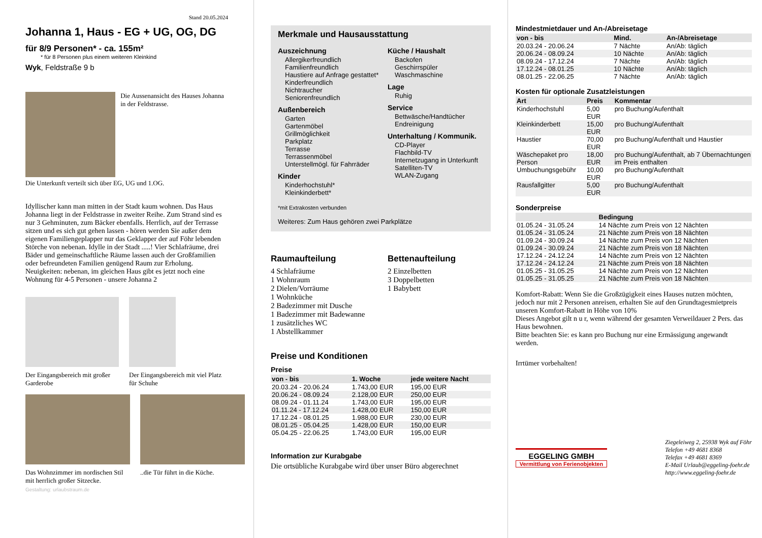Stand 20.05.2024
Johanna 1, Haus - EG + UG, OG, DG
für 8/9 Personen* - ca. 155m²
* für 8 Personen plus einem weiteren Kleinkind
Wyk, Feldstraße 9 b
Die Aussenansicht des Hauses Johanna in der Feldstrasse.
Die Unterkunft verteilt sich über EG, UG und 1.OG.
Idyllischer kann man mitten in der Stadt kaum wohnen. Das Haus Johanna liegt in der Feldstrasse in zweiter Reihe. Zum Strand sind es nur 3 Gehminuten, zum Bäcker ebenfalls. Herrlich, auf der Terrasse sitzen und es sich gut gehen lassen - hören werden Sie außer dem eigenen Familiengeplapper nur das Geklapper der auf Föhr lebenden Störche von nebenan. Idylle in der Stadt .....! Vier Schlafräume, drei Bäder und gemeinschaftliche Räume lassen auch der Großfamilien oder befreundeten Familien genügend Raum zur Erholung. Neuigkeiten: nebenan, im gleichen Haus gibt es jetzt noch eine Wohnung für 4-5 Personen - unsere Johanna 2
Der Eingangsbereich mit großer Garderobe
Der Eingangsbereich mit viel Platz für Schuhe
Das Wohnzimmer im nordischen Stil mit herrlich großer Sitzecke.
..die Tür führt in die Küche.
Gestaltung: urlaubstraum.de
Merkmale und Hausausstattung
Auszeichnung
Allergikerfreundlich
Familienfreundlich
Haustiere auf Anfrage gestattet*
Kinderfreundlich
Nichtraucher
Seniorenfreundlich
Außenbereich
Garten
Gartenmöbel
Grillmöglichkeit
Parkplatz
Terrasse
Terrassenmöbel
Unterstellmögl. für Fahrräder
Kinder
Kinderhochstuhl*
Kleinkinderbett*
Küche / Haushalt
Backofen
Geschirrspüler
Waschmaschine
Lage
Ruhig
Service
Bettwäsche/Handtücher
Endreinigung
Unterhaltung / Kommunik.
CD-Player
Flachbild-TV
Internetzugang in Unterkunft
Satelliten-TV
WLAN-Zugang
*mit Extrakosten verbunden
Weiteres: Zum Haus gehören zwei Parkplätze
Raumaufteilung
4 Schlafräume
1 Wohnraum
2 Dielen/Vorräume
1 Wohnküche
2 Badezimmer mit Dusche
1 Badezimmer mit Badewanne
1 zusätzliches WC
1 Abstellkammer
Bettenaufteilung
2 Einzelbetten
3 Doppelbetten
1 Babybett
Preise und Konditionen
Preise
| von - bis | 1. Woche | jede weitere Nacht |
| --- | --- | --- |
| 20.03.24 - 20.06.24 | 1.743,00 EUR | 195,00 EUR |
| 20.06.24 - 08.09.24 | 2.128,00 EUR | 250,00 EUR |
| 08.09.24 - 01.11.24 | 1.743,00 EUR | 195,00 EUR |
| 01.11.24 - 17.12.24 | 1.428,00 EUR | 150,00 EUR |
| 17.12.24 - 08.01.25 | 1.988,00 EUR | 230,00 EUR |
| 08.01.25 - 05.04.25 | 1.428,00 EUR | 150,00 EUR |
| 05.04.25 - 22.06.25 | 1.743,00 EUR | 195,00 EUR |
Information zur Kurabgabe
Die ortsübliche Kurabgabe wird über unser Büro abgerechnet
Mindestmietdauer und An-/Abreisetage
| von - bis | Mind. | An-/Abreisetage |
| --- | --- | --- |
| 20.03.24 - 20.06.24 | 7 Nächte | An/Ab: täglich |
| 20.06.24 - 08.09.24 | 10 Nächte | An/Ab: täglich |
| 08.09.24 - 17.12.24 | 7 Nächte | An/Ab: täglich |
| 17.12.24 - 08.01.25 | 10 Nächte | An/Ab: täglich |
| 08.01.25 - 22.06.25 | 7 Nächte | An/Ab: täglich |
Kosten für optionale Zusatzleistungen
| Art | Preis | Kommentar |
| --- | --- | --- |
| Kinderhochstuhl | 5,00 EUR | pro Buchung/Aufenthalt |
| Kleinkinderbett | 15,00 EUR | pro Buchung/Aufenthalt |
| Haustier | 70,00 EUR | pro Buchung/Aufenthalt und Haustier |
| Wäschepaket pro Person | 18,00 EUR | pro Buchung/Aufenthalt, ab 7 Übernachtungen im Preis enthalten |
| Umbuchungsgebühr | 10,00 EUR | pro Buchung/Aufenthalt |
| Rausfallgitter | 5,00 EUR | pro Buchung/Aufenthalt |
Sonderpreise
| | Bedingung |
| --- | --- |
| 01.05.24 - 31.05.24 | 14 Nächte zum Preis von 12 Nächten |
| 01.05.24 - 31.05.24 | 21 Nächte zum Preis von 18 Nächten |
| 01.09.24 - 30.09.24 | 14 Nächte zum Preis von 12 Nächten |
| 01.09.24 - 30.09.24 | 21 Nächte zum Preis von 18 Nächten |
| 17.12.24 - 24.12.24 | 14 Nächte zum Preis von 12 Nächten |
| 17.12.24 - 24.12.24 | 21 Nächte zum Preis von 18 Nächten |
| 01.05.25 - 31.05.25 | 14 Nächte zum Preis von 12 Nächten |
| 01.05.25 - 31.05.25 | 21 Nächte zum Preis von 18 Nächten |
Komfort-Rabatt: Wenn Sie die Großzügigkeit eines Hauses nutzen möchten, jedoch nur mit 2 Personen anreisen, erhalten Sie auf den Grundtagesmietpreis unseren Komfort-Rabatt in Höhe von 10%
Dieses Angebot gilt n u r, wenn während der gesamten Verweildauer 2 Pers. das Haus bewohnen.
Bitte beachten Sie: es kann pro Buchung nur eine Ermässigung angewandt werden.
Irrtümer vorbehalten!
EGGELING GMBH
Vermittlung von Ferienobjekten
Ziegeleiweg 2, 25938 Wyk auf Föhr
Telefon +49 4681 8368
Telefax +49 4681 8369
E-Mail Urlaub@eggeling-foehr.de
http://www.eggeling-foehr.de